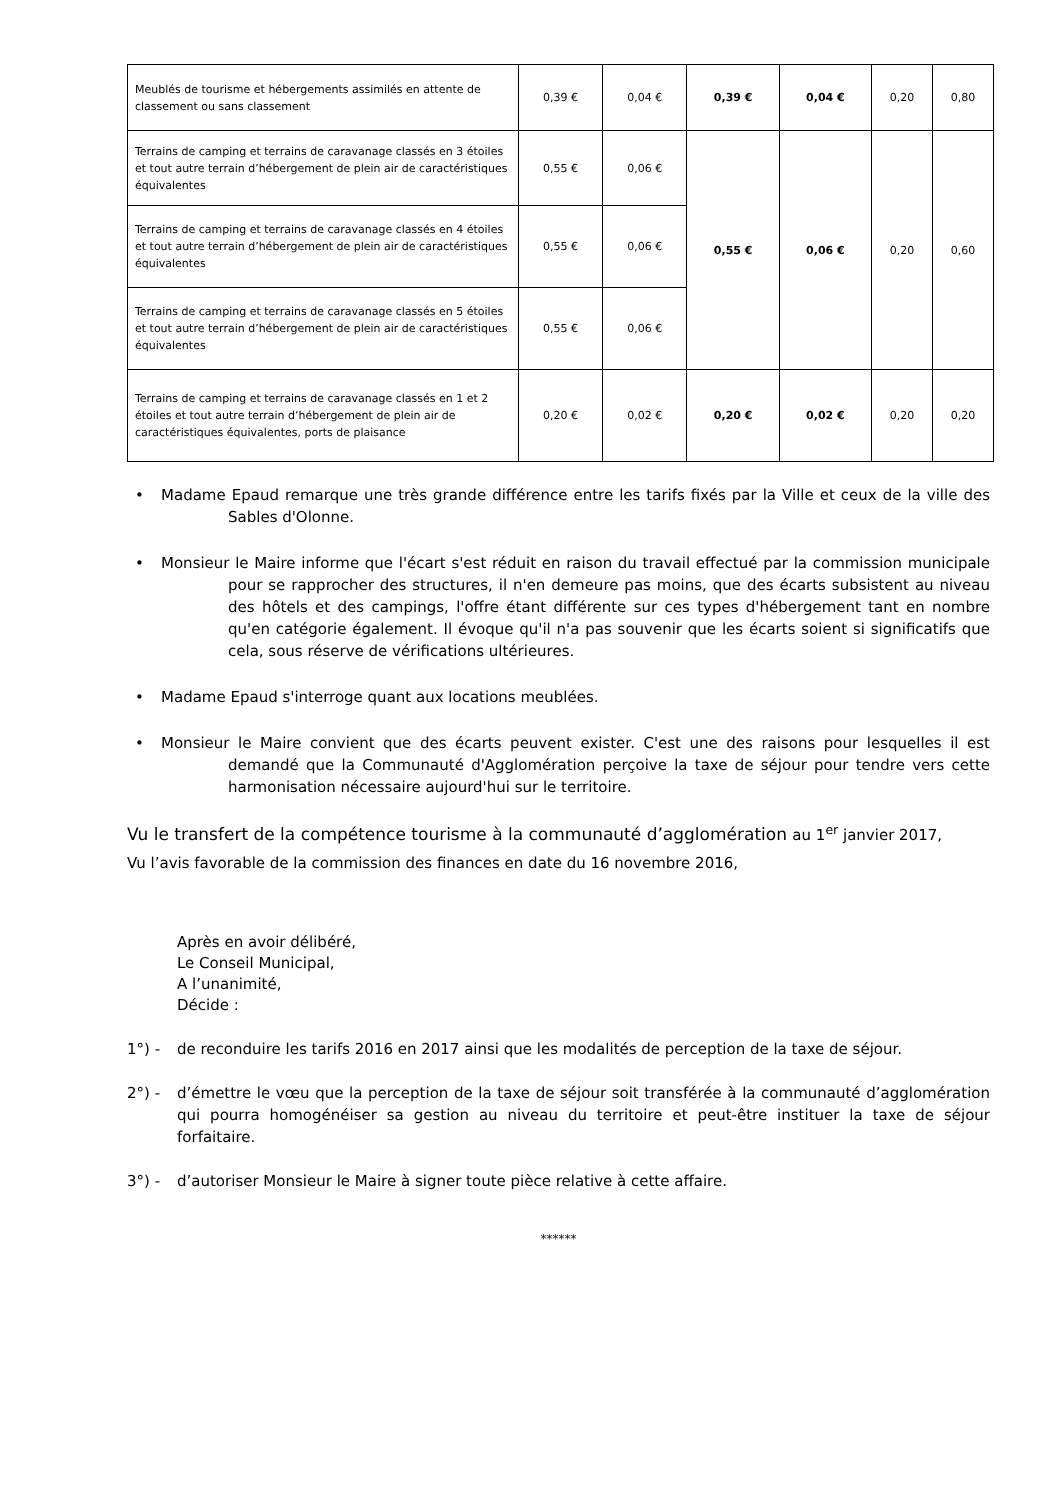| Meublés de tourisme et hébergements assimilés en attente de classement ou sans classement | 0,39 € | 0,04 € | 0,39 € | 0,04 € | 0,20 | 0,80 |
| Terrains de camping et terrains de caravanage classés en 3 étoiles et tout autre terrain d’hébergement de plein air de caractéristiques équivalentes | 0,55 € | 0,06 € | 0,55 € | 0,06 € | 0,20 | 0,60 |
| Terrains de camping et terrains de caravanage classés en 4 étoiles et tout autre terrain d’hébergement de plein air de caractéristiques équivalentes | 0,55 € | 0,06 € | | | | |
| Terrains de camping et terrains de caravanage classés en 5 étoiles et tout autre terrain d’hébergement de plein air de caractéristiques équivalentes | 0,55 € | 0,06 € | | | | |
| Terrains de camping et terrains de caravanage classés en 1 et 2 étoiles et tout autre terrain d’hébergement de plein air de caractéristiques équivalentes, ports de plaisance | 0,20 € | 0,02 € | 0,20 € | 0,02 € | 0,20 | 0,20 |
• Madame Epaud remarque une très grande différence entre les tarifs fixés par la Ville et ceux de la ville des Sables d'Olonne.
• Monsieur le Maire informe que l'écart s'est réduit en raison du travail effectué par la commission municipale pour se rapprocher des structures, il n'en demeure pas moins, que des écarts subsistent au niveau des hôtels et des campings, l'offre étant différente sur ces types d'hébergement tant en nombre qu'en catégorie également. Il évoque qu'il n'a pas souvenir que les écarts soient si significatifs que cela, sous réserve de vérifications ultérieures.
• Madame Epaud s'interroge quant aux locations meublées.
• Monsieur le Maire convient que des écarts peuvent exister. C'est une des raisons pour lesquelles il est demandé que la Communauté d'Agglomération perçoive la taxe de séjour pour tendre vers cette harmonisation nécessaire aujourd'hui sur le territoire.
Vu le transfert de la compétence tourisme à la communauté d’agglomération au 1<sup>er</sup> janvier 2017,
Vu l’avis favorable de la commission des finances en date du 16 novembre 2016,
Après en avoir délibéré,
Le Conseil Municipal,
A l’unanimité,
Décide :
1°) - de reconduire les tarifs 2016 en 2017 ainsi que les modalités de perception de la taxe de séjour.
2°) - d’émettre le vœu que la perception de la taxe de séjour soit transférée à la communauté d’agglomération qui pourra homogénéiser sa gestion au niveau du territoire et peut-être instituer la taxe de séjour forfaitaire.
3°) - d’autoriser Monsieur le Maire à signer toute pièce relative à cette affaire.
******